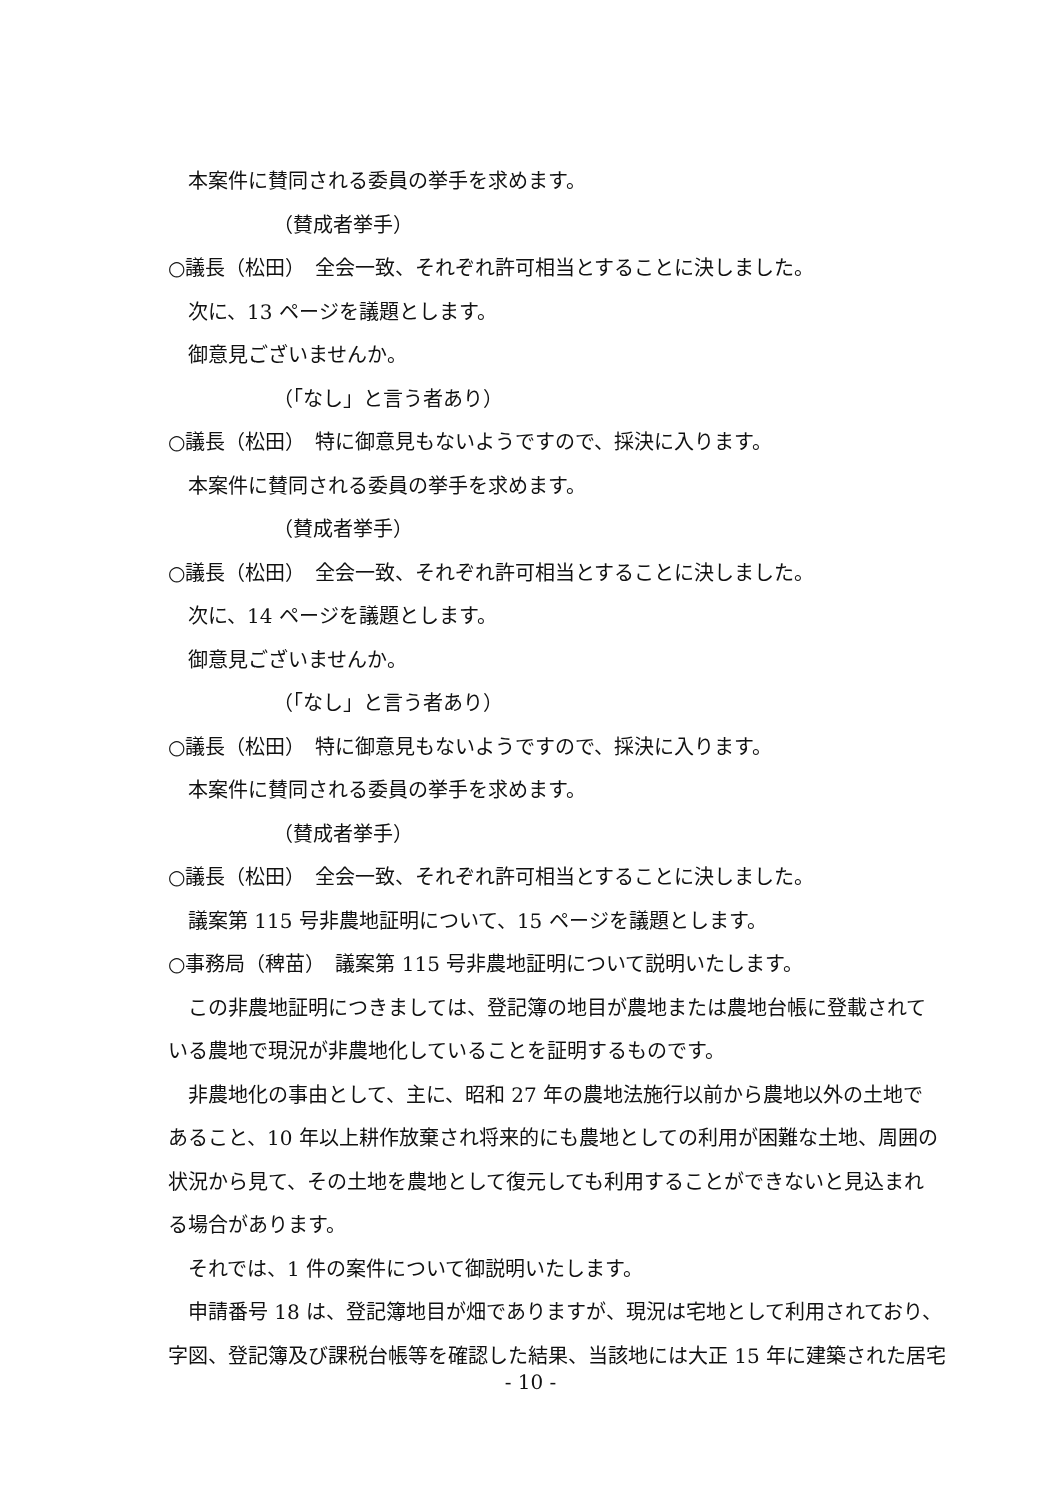本案件に賛同される委員の挙手を求めます。
（賛成者挙手）
○議長（松田）　全会一致、それぞれ許可相当とすることに決しました。
次に、13 ページを議題とします。
御意見ございませんか。
（「なし」と言う者あり）
○議長（松田）　特に御意見もないようですので、採決に入ります。
本案件に賛同される委員の挙手を求めます。
（賛成者挙手）
○議長（松田）　全会一致、それぞれ許可相当とすることに決しました。
次に、14 ページを議題とします。
御意見ございませんか。
（「なし」と言う者あり）
○議長（松田）　特に御意見もないようですので、採決に入ります。
本案件に賛同される委員の挙手を求めます。
（賛成者挙手）
○議長（松田）　全会一致、それぞれ許可相当とすることに決しました。
議案第 115 号非農地証明について、15 ページを議題とします。
○事務局（稗苗）　議案第 115 号非農地証明について説明いたします。
この非農地証明につきましては、登記簿の地目が農地または農地台帳に登載されて
いる農地で現況が非農地化していることを証明するものです。
非農地化の事由として、主に、昭和 27 年の農地法施行以前から農地以外の土地で
あること、10 年以上耕作放棄され将来的にも農地としての利用が困難な土地、周囲の
状況から見て、その土地を農地として復元しても利用することができないと見込まれ
る場合があります。
それでは、1 件の案件について御説明いたします。
申請番号 18 は、登記簿地目が畑でありますが、現況は宅地として利用されており、
字図、登記簿及び課税台帳等を確認した結果、当該地には大正 15 年に建築された居宅
- 10 -